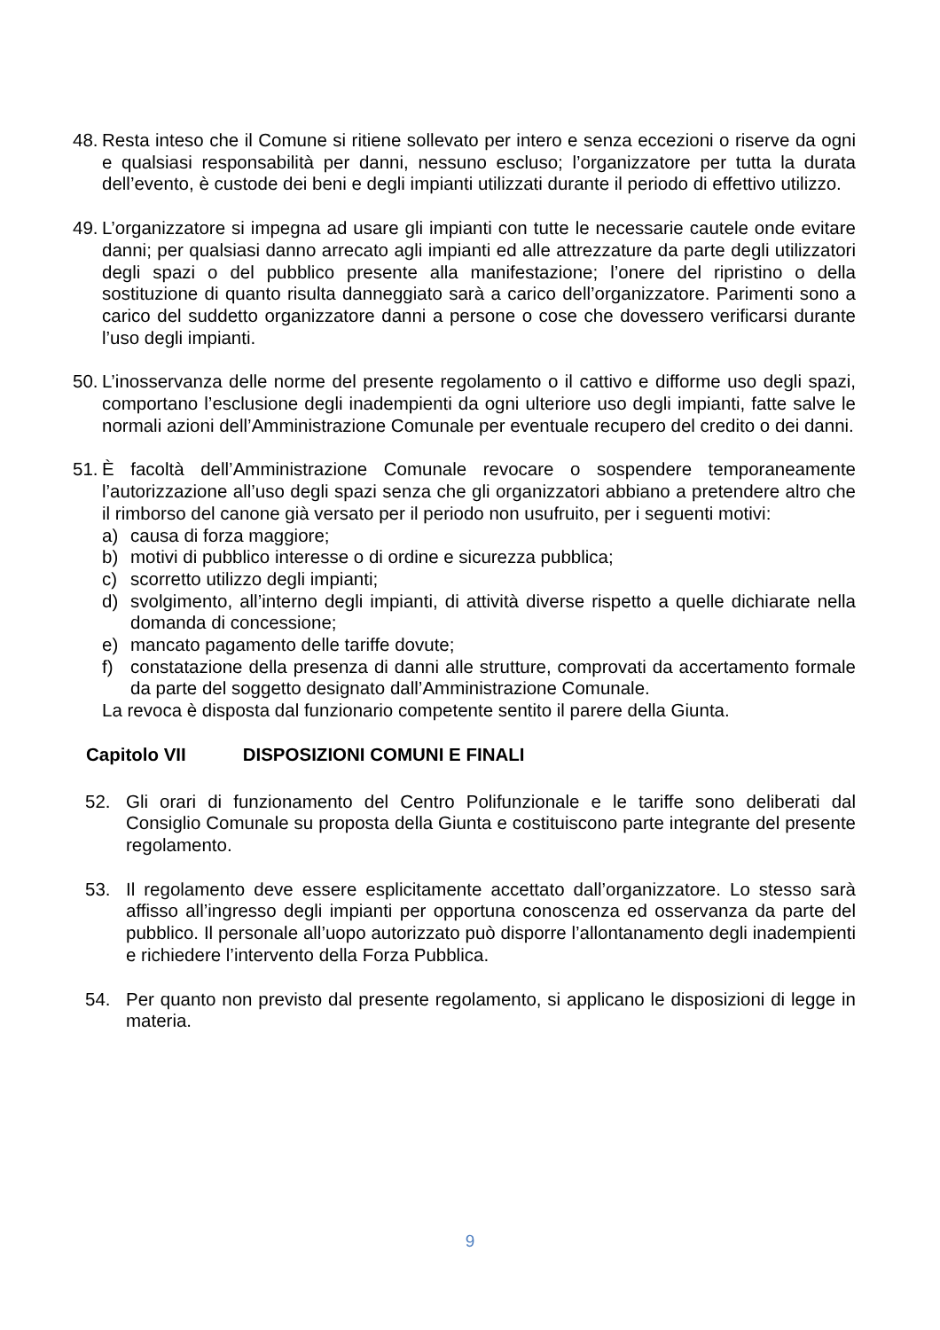48.
Resta inteso che il Comune si ritiene sollevato per intero e senza eccezioni o riserve da ogni e qualsiasi responsabilità per danni, nessuno escluso; l’organizzatore per tutta la durata dell’evento, è custode dei beni e degli impianti utilizzati durante il periodo di effettivo utilizzo.
49.
L’organizzatore si impegna ad usare gli impianti con tutte le necessarie cautele onde evitare danni; per qualsiasi danno arrecato agli impianti ed alle attrezzature da parte degli utilizzatori degli spazi o del pubblico presente alla manifestazione; l’onere del ripristino o della sostituzione di quanto risulta danneggiato sarà a carico dell’organizzatore. Parimenti sono a carico del suddetto organizzatore danni a persone o cose che dovessero verificarsi durante l’uso degli impianti.
50.
L’inosservanza delle norme del presente regolamento o il cattivo e difforme uso degli spazi, comportano l’esclusione degli inadempienti da ogni ulteriore uso degli impianti, fatte salve le normali azioni dell’Amministrazione Comunale per eventuale recupero del credito o dei danni.
51.
È facoltà dell’Amministrazione Comunale revocare o sospendere temporaneamente l’autorizzazione all’uso degli spazi senza che gli organizzatori abbiano a pretendere altro che il rimborso del canone già versato per il periodo non usufruito, per i seguenti motivi:
a) causa di forza maggiore;
b) motivi di pubblico interesse o di ordine e sicurezza pubblica;
c) scorretto utilizzo degli impianti;
d) svolgimento, all’interno degli impianti, di attività diverse rispetto a quelle dichiarate nella domanda di concessione;
e) mancato pagamento delle tariffe dovute;
f) constatazione della presenza di danni alle strutture, comprovati da accertamento formale da parte del soggetto designato dall’Amministrazione Comunale.
La revoca è disposta dal funzionario competente sentito il parere della Giunta.
Capitolo VII DISPOSIZIONI COMUNI E FINALI
52. Gli orari di funzionamento del Centro Polifunzionale e le tariffe sono deliberati dal Consiglio Comunale su proposta della Giunta e costituiscono parte integrante del presente regolamento.
53. Il regolamento deve essere esplicitamente accettato dall’organizzatore. Lo stesso sarà affisso all’ingresso degli impianti per opportuna conoscenza ed osservanza da parte del pubblico. Il personale all’uopo autorizzato può disporre l’allontanamento degli inadempienti e richiedere l’intervento della Forza Pubblica.
54. Per quanto non previsto dal presente regolamento, si applicano le disposizioni di legge in materia.
9